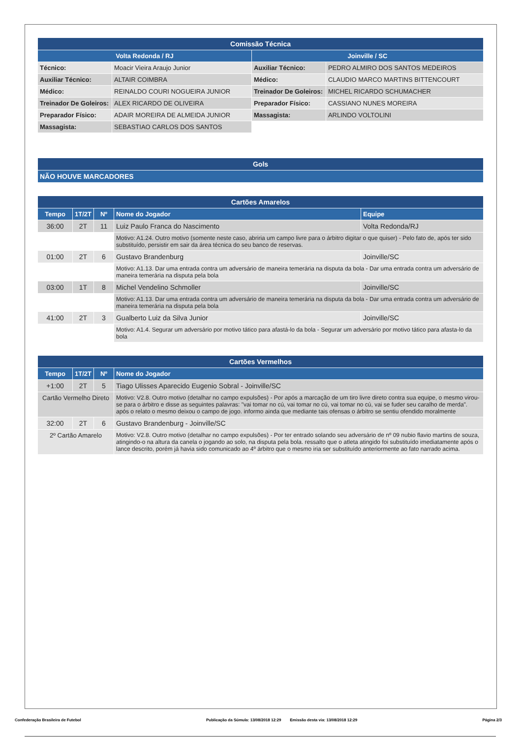| Comissão Técnica | | | |
| --- | --- | --- | --- |
| Volta Redonda / RJ | | Joinville / SC | |
| Técnico: | Moacir Vieira Araujo Junior | Auxiliar Técnico: | PEDRO ALMIRO DOS SANTOS MEDEIROS |
| Auxiliar Técnico: | ALTAIR COIMBRA | Médico: | CLAUDIO MARCO MARTINS BITTENCOURT |
| Médico: | REINALDO COURI NOGUEIRA JUNIOR | Treinador De Goleiros: | MICHEL RICARDO SCHUMACHER |
| Treinador De Goleiros: | ALEX RICARDO DE OLIVEIRA | Preparador Físico: | CASSIANO NUNES MOREIRA |
| Preparador Físico: | ADAIR MOREIRA DE ALMEIDA JUNIOR | Massagista: | ARLINDO VOLTOLINI |
| Massagista: | SEBASTIAO CARLOS DOS SANTOS | | |
| Gols |
| --- |
| NÃO HOUVE MARCADORES |
| Cartões Amarelos | | | | |
| --- | --- | --- | --- | --- |
| Tempo | 1T/2T | Nº | Nome do Jogador | Equipe |
| 36:00 | 2T | 11 | Luiz Paulo Franca do Nascimento | Volta Redonda/RJ |
| | | | Motivo: A1.24. Outro motivo (somente neste caso, abriria um campo livre para o árbitro digitar o que quiser) - Pelo fato de, após ter sido substituído, persistir em sair da área técnica do seu banco de reservas. | |
| 01:00 | 2T | 6 | Gustavo Brandenburg | Joinville/SC |
| | | | Motivo: A1.13. Dar uma entrada contra um adversário de maneira temerária na disputa da bola - Dar uma entrada contra um adversário de maneira temerária na disputa pela bola | |
| 03:00 | 1T | 8 | Michel Vendelino Schmoller | Joinville/SC |
| | | | Motivo: A1.13. Dar uma entrada contra um adversário de maneira temerária na disputa da bola - Dar uma entrada contra um adversário de maneira temerária na disputa pela bola | |
| 41:00 | 2T | 3 | Gualberto Luiz da Silva Junior | Joinville/SC |
| | | | Motivo: A1.4. Segurar um adversário por motivo tático para afastá-lo da bola - Segurar um adversário por motivo tático para afasta-lo da bola | |
| Cartões Vermelhos | | | |
| --- | --- | --- | --- |
| Tempo | 1T/2T | Nº | Nome do Jogador |
| +1:00 | 2T | 5 | Tiago Ulisses Aparecido Eugenio Sobral - Joinville/SC |
| Cartão Vermelho Direto | | | Motivo: V2.8. Outro motivo (detalhar no campo expulsões) - Por após a marcação de um tiro livre direto contra sua equipe, o mesmo virou-se para o árbitro e disse as seguintes palavras: "vai tomar no cú, vai tomar no cú, vai tomar no cú, vai se fuder seu caralho de merda". após o relato o mesmo deixou o campo de jogo. informo ainda que mediante tais ofensas o árbitro se sentiu ofendido moralmente |
| 32:00 | 2T | 6 | Gustavo Brandenburg - Joinville/SC |
| 2º Cartão Amarelo | | | Motivo: V2.8. Outro motivo (detalhar no campo expulsões) - Por ter entrado solando seu adversário de nº 09 nubio flavio martins de souza, atingindo-o na altura da canela o jogando ao solo, na disputa pela bola. ressalto que o atleta atingido foi substituído imediatamente após o lance descrito, porém já havia sido comunicado ao 4º árbitro que o mesmo iria ser substituído anteriormente ao fato narrado acima. |
Confederação Brasileira de Futebol Publicação da Súmula: 13/08/2018 12:29 Emissão desta via: 13/08/2018 12:29 Página 2/3